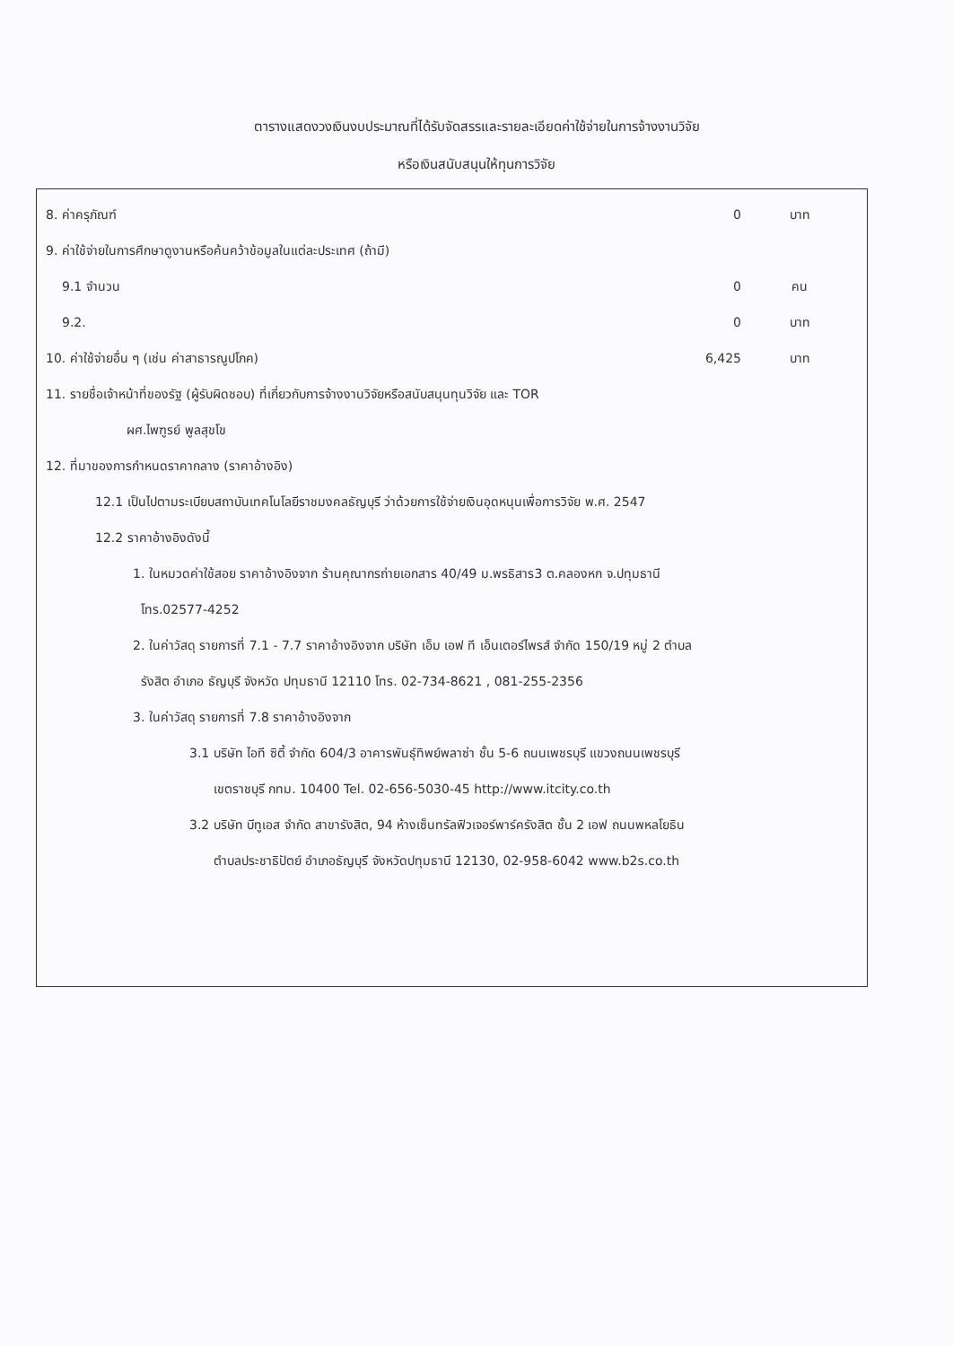ตารางแสดงวงเงินงบประมาณที่ได้รับจัดสรรและรายละเอียดค่าใช้จ่ายในการจ้างงานวิจัย
หรือเงินสนับสนุนให้ทุนการวิจัย
8. ค่าครุภัณฑ์ 0 บาท
9. ค่าใช้จ่ายในการศึกษาดูงานหรือค้นคว้าข้อมูลในแต่ละประเทศ (ถ้ามี)
9.1 จำนวน 0 คน
9.2. 0 บาท
10. ค่าใช้จ่ายอื่น ๆ (เช่น ค่าสาธารณูปโภค) 6,425 บาท
11. รายชื่อเจ้าหน้าที่ของรัฐ (ผู้รับผิดชอบ) ที่เกี่ยวกับการจ้างงานวิจัยหรือสนับสนุนทุนวิจัย และ TOR
ผศ.ไพฑูรย์ พูลสุขโข
12. ที่มาของการกำหนดราคากลาง (ราคาอ้างอิง)
12.1 เป็นไปตามระเบียบสถาบันเทคโนโลยีราชมงคลธัญบุรี ว่าด้วยการใช้จ่ายเงินอุดหนุนเพื่อการวิจัย พ.ศ. 2547
12.2 ราคาอ้างอิงดังนี้
1. ในหมวดค่าใช้สอย ราคาอ้างอิงจาก ร้านคุณากรถ่ายเอกสาร 40/49 ม.พรธิสาร3 ต.คลองหก จ.ปทุมธานี
โทร.02577-4252
2. ในค่าวัสดุ รายการที่ 7.1 - 7.7 ราคาอ้างอิงจาก บริษัท เอ็ม เอฟ ที เอ็นเตอร์ไพรส์ จำกัด 150/19 หมู่ 2 ตำบล
รังสิต อำเภอ ธัญบุรี จังหวัด ปทุมธานี 12110 โทร. 02-734-8621 , 081-255-2356
3. ในค่าวัสดุ รายการที่ 7.8 ราคาอ้างอิงจาก
3.1 บริษัท ไอที ซิตี้ จำกัด 604/3 อาคารพันธุ์ทิพย์พลาซ่า ชั้น 5-6 ถนนเพชรบุรี แขวงถนนเพชรบุรี
เขตราชบุรี กทม. 10400 Tel. 02-656-5030-45 http://www.itcity.co.th
3.2 บริษัท บีทูเอส จำกัด สาขารังสิต, 94 ห้างเซ็นทรัลฟิวเจอร์พาร์ครังสิต ชั้น 2 เอฟ ถนนพหลโยธิน
ตำบลประชาธิปัตย์ อำเภอธัญบุรี จังหวัดปทุมธานี 12130, 02-958-6042 www.b2s.co.th